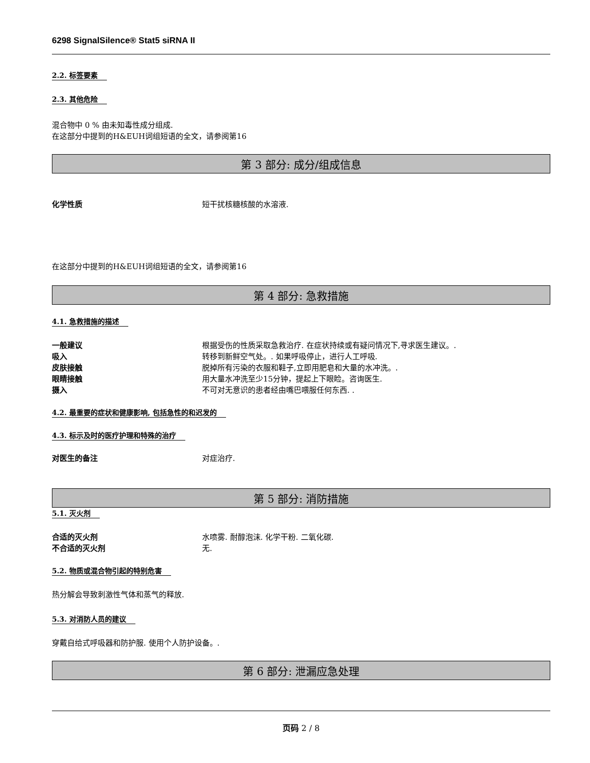6298 SignalSilence® Stat5 siRNA II
2.2. 标签要素
2.3. 其他危险
混合物中 0 % 由未知毒性成分组成.
在这部分中提到的H&EUH词组短语的全文，请参阅第16
第 3 部分: 成分/组成信息
化学性质 短干扰核糖核酸的水溶液.
在这部分中提到的H&EUH词组短语的全文，请参阅第16
第 4 部分: 急救措施
4.1. 急救措施的描述
一般建议 根据受伤的性质采取急救治疗. 在症状持续或有疑问情况下,寻求医生建议。.
吸入 转移到新鲜空气处。. 如果呼吸停止，进行人工呼吸.
皮肤接触 脱掉所有污染的衣服和鞋子,立即用肥皂和大量的水冲洗。.
眼睛接触 用大量水冲洗至少15分钟，提起上下眼睑。咨询医生.
摄入 不可对无意识的患者经由嘴巴喂服任何东西. .
4.2. 最重要的症状和健康影响, 包括急性的和迟发的
4.3. 标示及时的医疗护理和特殊的治疗
对医生的备注 对症治疗.
第 5 部分: 消防措施
5.1. 灭火剂
合适的灭火剂 水喷雾. 耐醇泡沫. 化学干粉. 二氧化碳.
不合适的灭火剂 无.
5.2. 物质或混合物引起的特别危害
热分解会导致刺激性气体和蒸气的释放.
5.3. 对消防人员的建议
穿戴自给式呼吸器和防护服. 使用个人防护设备。.
第 6 部分: 泄漏应急处理
页码 2 / 8